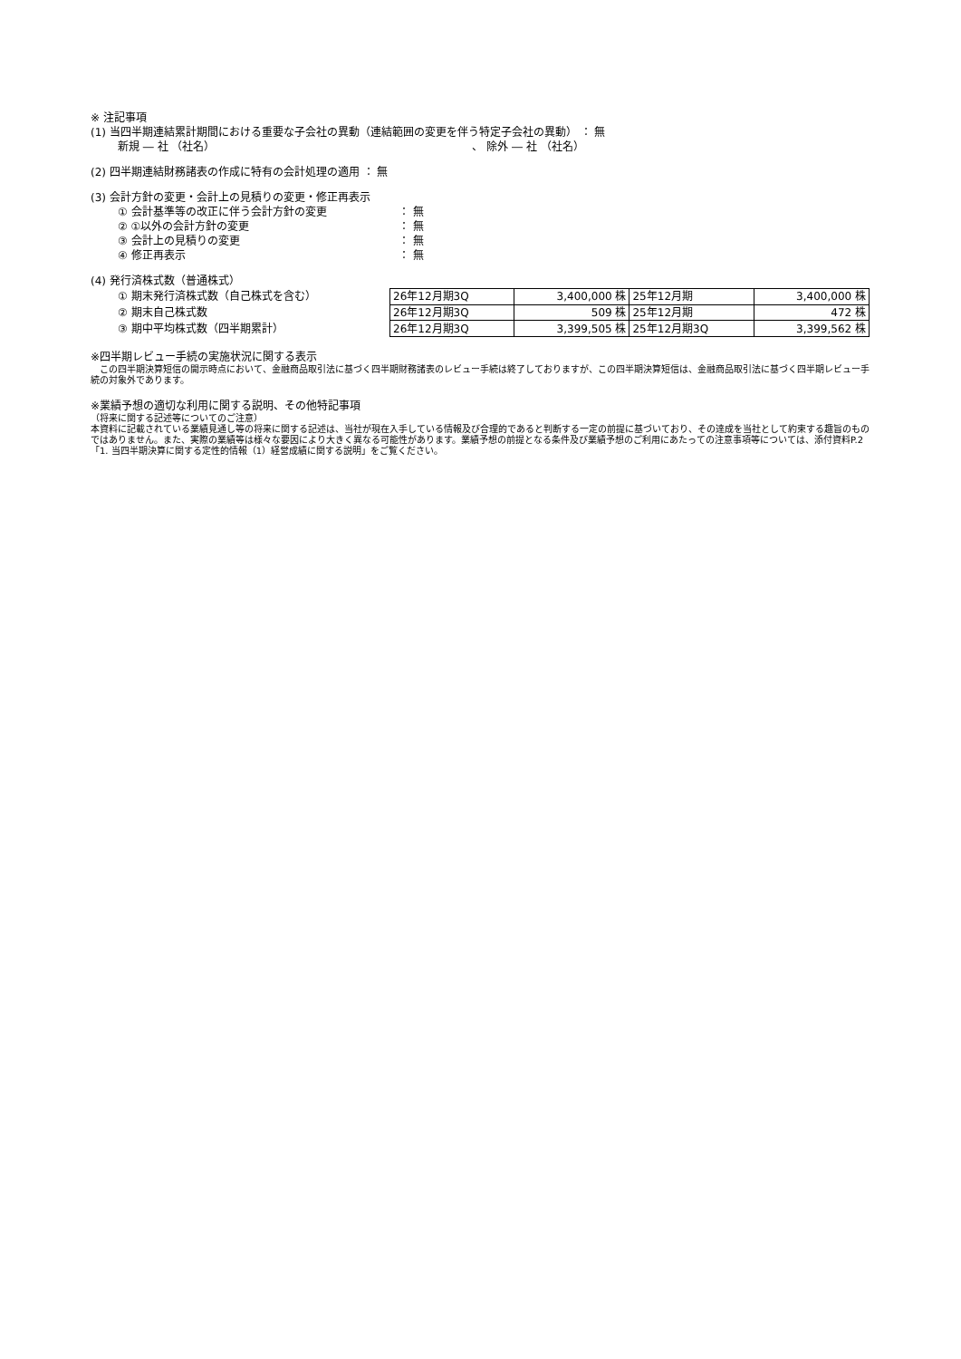※ 注記事項
(1) 当四半期連結累計期間における重要な子会社の異動（連結範囲の変更を伴う特定子会社の異動） ： 無
新規 ― 社 （社名） 、 除外 ― 社 （社名）
(2) 四半期連結財務諸表の作成に特有の会計処理の適用 ： 無
(3) 会計方針の変更・会計上の見積りの変更・修正再表示
① 会計基準等の改正に伴う会計方針の変更 ： 無
② ①以外の会計方針の変更 ： 無
③ 会計上の見積りの変更 ： 無
④ 修正再表示 ： 無
(4) 発行済株式数（普通株式）
① 期末発行済株式数（自己株式を含む）
② 期末自己株式数
③ 期中平均株式数（四半期累計）
| 26年12月期3Q | 3,400,000 株 | 25年12月期 | 3,400,000 株 |
| 26年12月期3Q | 509 株 | 25年12月期 | 472 株 |
| 26年12月期3Q | 3,399,505 株 | 25年12月期3Q | 3,399,562 株 |
※四半期レビュー手続の実施状況に関する表示
　この四半期決算短信の開示時点において、金融商品取引法に基づく四半期財務諸表のレビュー手続は終了しておりますが、この四半期決算短信は、金融商品取引法に基づく四半期レビュー手続の対象外であります。
※業績予想の適切な利用に関する説明、その他特記事項
（将来に関する記述等についてのご注意）
本資料に記載されている業績見通し等の将来に関する記述は、当社が現在入手している情報及び合理的であると判断する一定の前提に基づいており、その達成を当社として約束する趣旨のものではありません。また、実際の業績等は様々な要因により大きく異なる可能性があります。業績予想の前提となる条件及び業績予想のご利用にあたっての注意事項等については、添付資料P.2「1. 当四半期決算に関する定性的情報（1）経営成績に関する説明」をご覧ください。